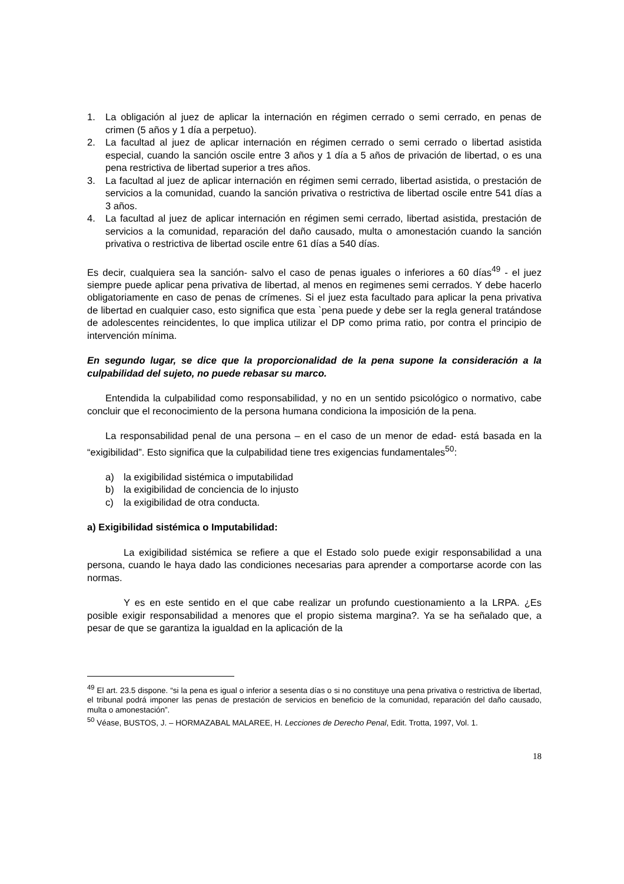1. La obligación al juez de aplicar la internación en régimen cerrado o semi cerrado, en penas de crimen (5 años y 1 día a perpetuo).
2. La facultad al juez de aplicar internación en régimen cerrado o semi cerrado o libertad asistida especial, cuando la sanción oscile entre 3 años y 1 día a 5 años de privación de libertad, o es una pena restrictiva de libertad superior a tres años.
3. La facultad al juez de aplicar internación en régimen semi cerrado, libertad asistida, o prestación de servicios a la comunidad, cuando la sanción privativa o restrictiva de libertad oscile entre 541 días a 3 años.
4. La facultad al juez de aplicar internación en régimen semi cerrado, libertad asistida, prestación de servicios a la comunidad, reparación del daño causado, multa o amonestación cuando la sanción privativa o restrictiva de libertad oscile entre 61 días a 540 días.
Es decir, cualquiera sea la sanción- salvo el caso de penas iguales o inferiores a 60 días<sup>49</sup> - el juez siempre puede aplicar pena privativa de libertad, al menos en regimenes semi cerrados. Y debe hacerlo obligatoriamente en caso de penas de crímenes. Si el juez esta facultado para aplicar la pena privativa de libertad en cualquier caso, esto significa que esta `pena puede y debe ser la regla general tratándose de adolescentes reincidentes, lo que implica utilizar el DP como prima ratio, por contra el principio de intervención mínima.
En segundo lugar, se dice que la proporcionalidad de la pena supone la consideración a la culpabilidad del sujeto, no puede rebasar su marco.
Entendida la culpabilidad como responsabilidad, y no en un sentido psicológico o normativo, cabe concluir que el reconocimiento de la persona humana condiciona la imposición de la pena.
La responsabilidad penal de una persona – en el caso de un menor de edad- está basada en la “exigibilidad”. Esto significa que la culpabilidad tiene tres exigencias fundamentales<sup>50</sup>:
a) la exigibilidad sistémica o imputabilidad
b) la exigibilidad de conciencia de lo injusto
c) la exigibilidad de otra conducta.
a) Exigibilidad sistémica o Imputabilidad:
La exigibilidad sistémica se refiere a que el Estado solo puede exigir responsabilidad a una persona, cuando le haya dado las condiciones necesarias para aprender a comportarse acorde con las normas.
Y es en este sentido en el que cabe realizar un profundo cuestionamiento a la LRPA. ¿Es posible exigir responsabilidad a menores que el propio sistema margina?. Ya se ha señalado que, a pesar de que se garantiza la igualdad en la aplicación de la
<sup>49</sup> El art. 23.5 dispone. “si la pena es igual o inferior a sesenta días o si no constituye una pena privativa o restrictiva de libertad, el tribunal podrá imponer las penas de prestación de servicios en beneficio de la comunidad, reparación del daño causado, multa o amonestación”.
<sup>50</sup> Véase, BUSTOS, J. – HORMAZABAL MALAREE, H. Lecciones de Derecho Penal, Edit. Trotta, 1997, Vol. 1.
18